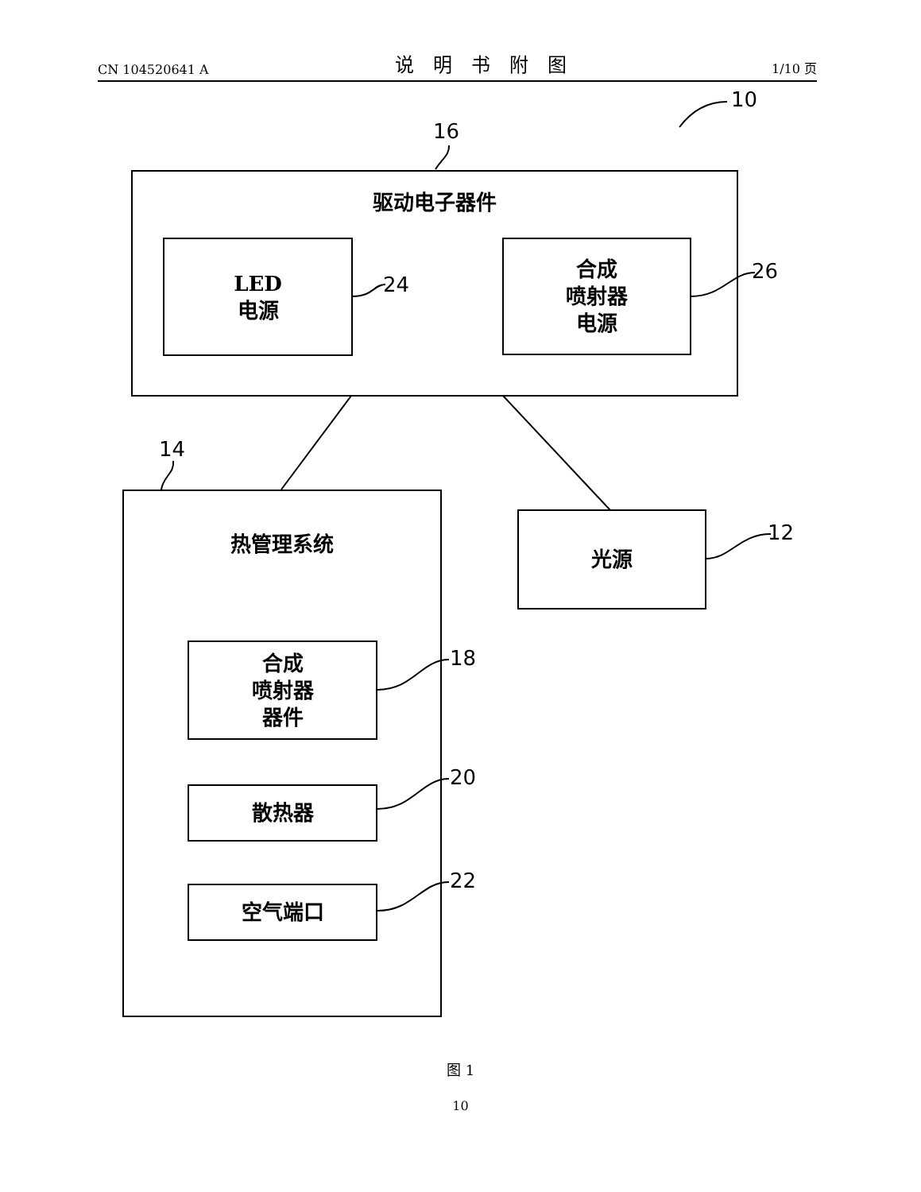CN 104520641 A 说明书附图 1/10 页
10
16
14
24
26
12
18
20
22
驱动电子器件
LED
电源
合成
喷射器
电源
热管理系统
光源
合成
喷射器
器件
散热器
空气端口
图 1
10